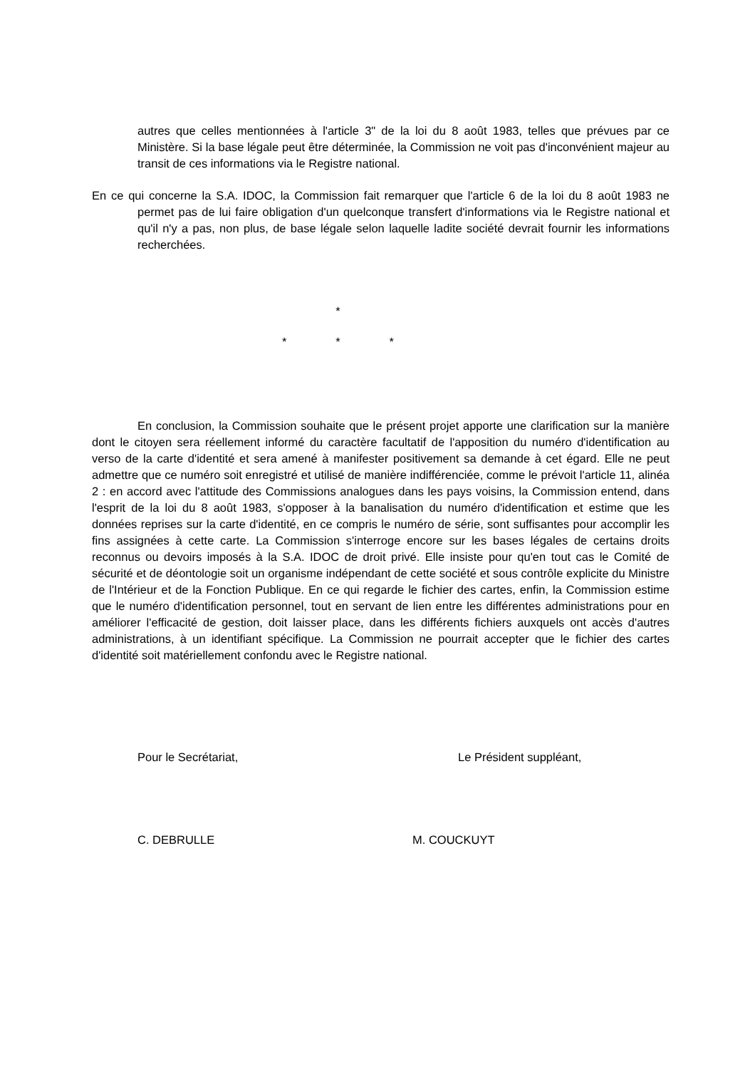autres que celles mentionnées à l'article 3" de la loi du 8 août 1983, telles que prévues par ce Ministère. Si la base légale peut être déterminée, la Commission ne voit pas d'inconvénient majeur au transit de ces informations via le Registre national.
En ce qui concerne la S.A. IDOC, la Commission fait remarquer que l'article 6 de la loi du 8 août 1983 ne permet pas de lui faire obligation d'un quelconque transfert d'informations via le Registre national et qu'il n'y a pas, non plus, de base légale selon laquelle ladite société devrait fournir les informations recherchées.
*
* * *
En conclusion, la Commission souhaite que le présent projet apporte une clarification sur la manière dont le citoyen sera réellement informé du caractère facultatif de l'apposition du numéro d'identification au verso de la carte d'identité et sera amené à manifester positivement sa demande à cet égard. Elle ne peut admettre que ce numéro soit enregistré et utilisé de manière indifférenciée, comme le prévoit l'article 11, alinéa 2 : en accord avec l'attitude des Commissions analogues dans les pays voisins, la Commission entend, dans l'esprit de la loi du 8 août 1983, s'opposer à la banalisation du numéro d'identification et estime que les données reprises sur la carte d'identité, en ce compris le numéro de série, sont suffisantes pour accomplir les fins assignées à cette carte. La Commission s'interroge encore sur les bases légales de certains droits reconnus ou devoirs imposés à la S.A. IDOC de droit privé. Elle insiste pour qu'en tout cas le Comité de sécurité et de déontologie soit un organisme indépendant de cette société et sous contrôle explicite du Ministre de l'Intérieur et de la Fonction Publique. En ce qui regarde le fichier des cartes, enfin, la Commission estime que le numéro d'identification personnel, tout en servant de lien entre les différentes administrations pour en améliorer l'efficacité de gestion, doit laisser place, dans les différents fichiers auxquels ont accès d'autres administrations, à un identifiant spécifique. La Commission ne pourrait accepter que le fichier des cartes d'identité soit matériellement confondu avec le Registre national.
Pour le Secrétariat, Le Président suppléant,
C. DEBRULLE M. COUCKUYT